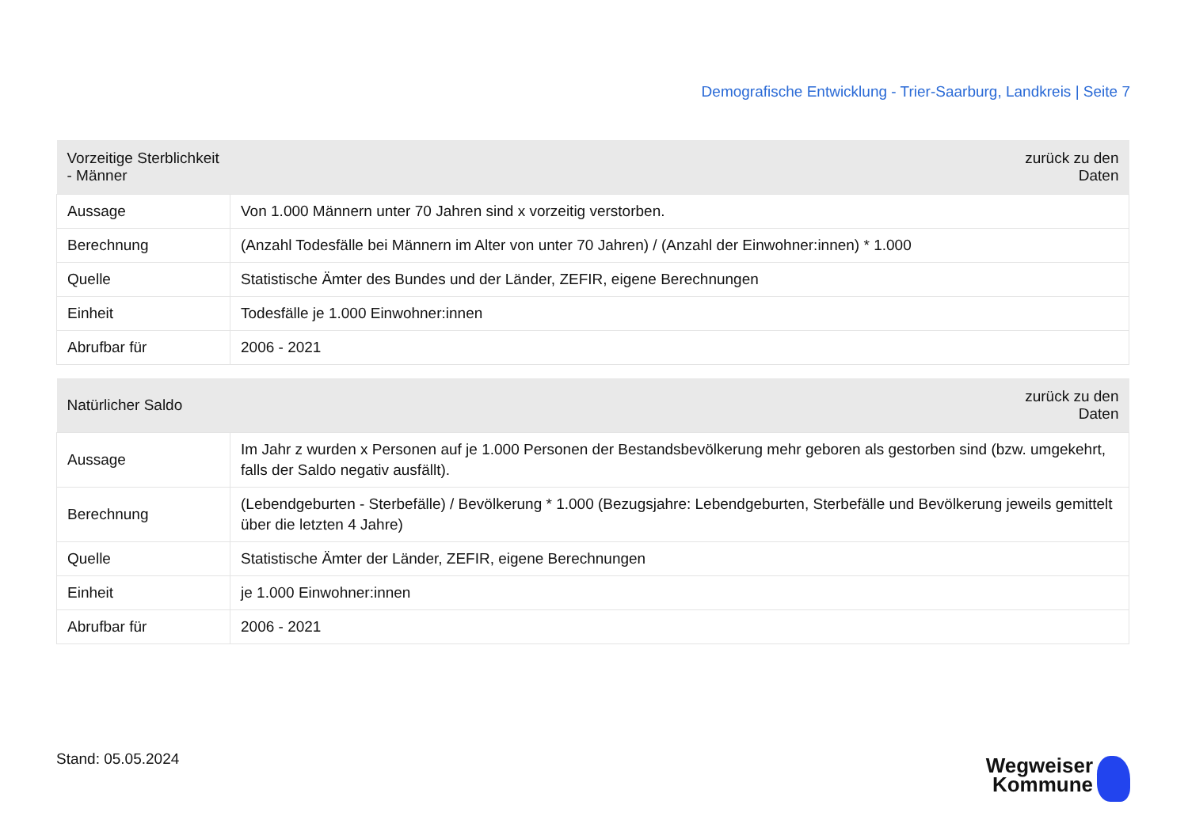Demografische Entwicklung - Trier-Saarburg, Landkreis | Seite 7
| Vorzeitige Sterblichkeit - Männer | zurück zu den Daten |
| --- | --- |
| Aussage | Von 1.000 Männern unter 70 Jahren sind x vorzeitig verstorben. |
| Berechnung | (Anzahl Todesfälle bei Männern im Alter von unter 70 Jahren) / (Anzahl der Einwohner:innen) * 1.000 |
| Quelle | Statistische Ämter des Bundes und der Länder, ZEFIR, eigene Berechnungen |
| Einheit | Todesfälle je 1.000 Einwohner:innen |
| Abrufbar für | 2006 - 2021 |
| Natürlicher Saldo | zurück zu den Daten |
| --- | --- |
| Aussage | Im Jahr z wurden x Personen auf je 1.000 Personen der Bestandsbevölkerung mehr geboren als gestorben sind (bzw. umgekehrt, falls der Saldo negativ ausfällt). |
| Berechnung | (Lebendgeburten - Sterbefälle) / Bevölkerung * 1.000 (Bezugsjahre: Lebendgeburten, Sterbefälle und Bevölkerung jeweils gemittelt über die letzten 4 Jahre) |
| Quelle | Statistische Ämter der Länder, ZEFIR, eigene Berechnungen |
| Einheit | je 1.000 Einwohner:innen |
| Abrufbar für | 2006 - 2021 |
Stand: 05.05.2024
Wegweiser
Kommune